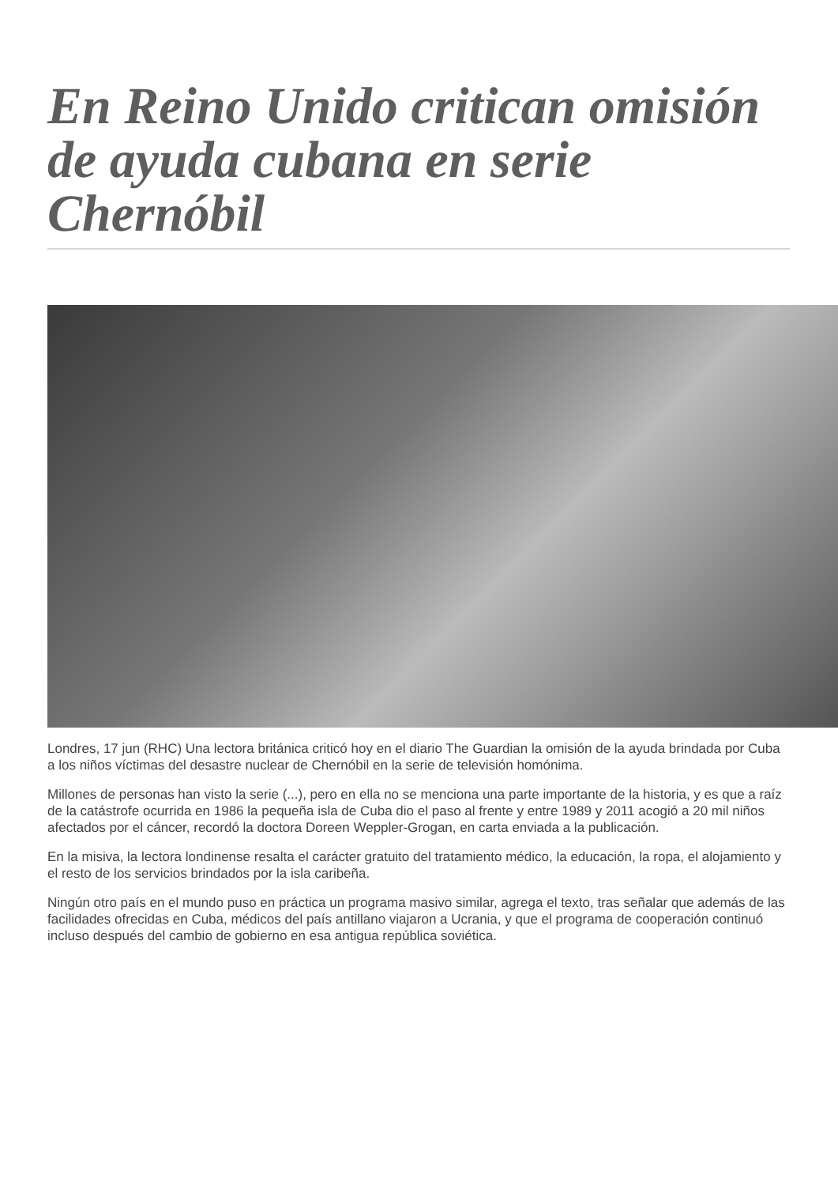En Reino Unido critican omisión de ayuda cubana en serie Chernóbil
Londres, 17 jun (RHC) Una lectora británica criticó hoy en el diario The Guardian la omisión de la ayuda brindada por Cuba a los niños víctimas del desastre nuclear de Chernóbil en la serie de televisión homónima.
Millones de personas han visto la serie (...), pero en ella no se menciona una parte importante de la historia, y es que a raíz de la catástrofe ocurrida en 1986 la pequeña isla de Cuba dio el paso al frente y entre 1989 y 2011 acogió a 20 mil niños afectados por el cáncer, recordó la doctora Doreen Weppler-Grogan, en carta enviada a la publicación.
En la misiva, la lectora londinense resalta el carácter gratuito del tratamiento médico, la educación, la ropa, el alojamiento y el resto de los servicios brindados por la isla caribeña.
Ningún otro país en el mundo puso en práctica un programa masivo similar, agrega el texto, tras señalar que además de las facilidades ofrecidas en Cuba, médicos del país antillano viajaron a Ucrania, y que el programa de cooperación continuó incluso después del cambio de gobierno en esa antigua república soviética.